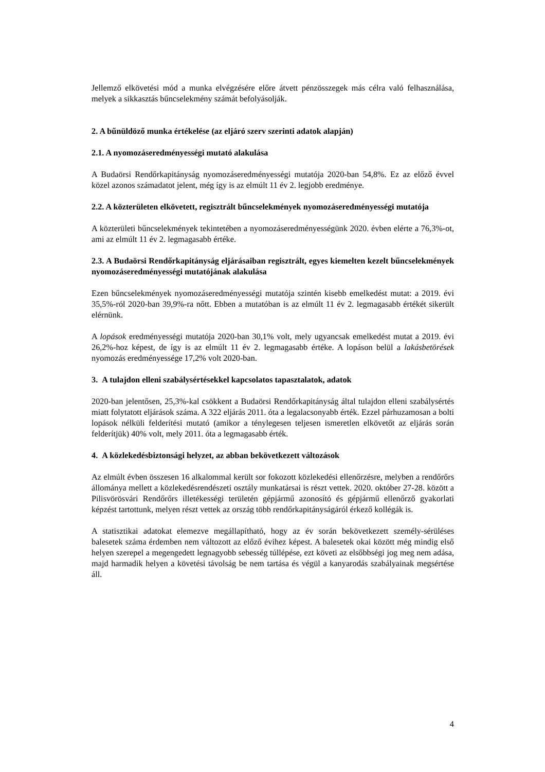Jellemző elkövetési mód a munka elvégzésére előre átvett pénzösszegek más célra való felhasználása, melyek a sikkasztás bűncselekmény számát befolyásolják.
2. A bűnüldöző munka értékelése (az eljáró szerv szerinti adatok alapján)
2.1. A nyomozáseredményességi mutató alakulása
A Budaörsi Rendőrkapitányság nyomozáseredményességi mutatója 2020-ban 54,8%. Ez az előző évvel közel azonos számadatot jelent, még így is az elmúlt 11 év 2. legjobb eredménye.
2.2. A közterületen elkövetett, regisztrált bűncselekmények nyomozáseredményességi mutatója
A közterületi bűncselekmények tekintetében a nyomozáseredményességünk 2020. évben elérte a 76,3%-ot, ami az elmúlt 11 év 2. legmagasabb értéke.
2.3. A Budaörsi Rendőrkapitányság eljárásaiban regisztrált, egyes kiemelten kezelt bűncselekmények nyomozáseredményességi mutatójának alakulása
Ezen bűncselekmények nyomozáseredményességi mutatója szintén kisebb emelkedést mutat: a 2019. évi 35,5%-ról 2020-ban 39,9%-ra nőtt. Ebben a mutatóban is az elmúlt 11 év 2. legmagasabb értékét sikerült elérnünk.
A lopások eredményességi mutatója 2020-ban 30,1% volt, mely ugyancsak emelkedést mutat a 2019. évi 26,2%-hoz képest, de így is az elmúlt 11 év 2. legmagasabb értéke. A lopáson belül a lakásbetörések nyomozás eredményessége 17,2% volt 2020-ban.
3. A tulajdon elleni szabálysértésekkel kapcsolatos tapasztalatok, adatok
2020-ban jelentősen, 25,3%-kal csökkent a Budaörsi Rendőrkapitányság által tulajdon elleni szabálysértés miatt folytatott eljárások száma. A 322 eljárás 2011. óta a legalacsonyabb érték. Ezzel párhuzamosan a bolti lopások nélküli felderítési mutató (amikor a ténylegesen teljesen ismeretlen elkövetőt az eljárás során felderítjük) 40% volt, mely 2011. óta a legmagasabb érték.
4. A közlekedésbiztonsági helyzet, az abban bekövetkezett változások
Az elmúlt évben összesen 16 alkalommal került sor fokozott közlekedési ellenőrzésre, melyben a rendőrőrs állománya mellett a közlekedésrendészeti osztály munkatársai is részt vettek. 2020. október 27-28. között a Pilisvörösvári Rendőrőrs illetékességi területén gépjármű azonosító és gépjármű ellenőrző gyakorlati képzést tartottunk, melyen részt vettek az ország több rendőrkapitányságáról érkező kollégák is.
A statisztikai adatokat elemezve megállapítható, hogy az év során bekövetkezett személy-sérüléses balesetek száma érdemben nem változott az előző évihez képest. A balesetek okai között még mindig első helyen szerepel a megengedett legnagyobb sebesség túllépése, ezt követi az elsőbbségi jog meg nem adása, majd harmadik helyen a követési távolság be nem tartása és végül a kanyarodás szabályainak megsértése áll.
4